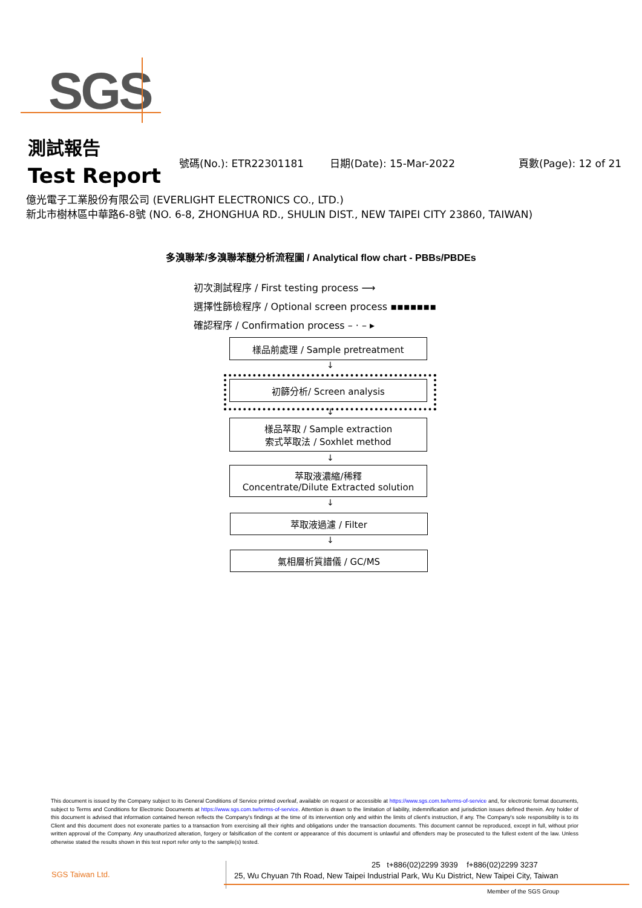SGS
測試報告
Test Report
號碼(No.): ETR22301181 日期(Date): 15-Mar-2022 頁數(Page): 12 of 21
億光電子工業股份有限公司 (EVERLIGHT ELECTRONICS CO., LTD.)
新北市樹林區中華路6-8號 (NO. 6-8, ZHONGHUA RD., SHULIN DIST., NEW TAIPEI CITY 23860, TAIWAN)
多溴聯苯/多溴聯苯醚分析流程圖 / Analytical flow chart - PBBs/PBDEs
初次測試程序 / First testing process ⟶
選擇性篩檢程序 / Optional screen process ▪▪▪▪▪▪▪
確認程序 / Confirmation process – · – ▸
樣品前處理 / Sample pretreatment
↓
初篩分析/ Screen analysis
↓
樣品萃取 / Sample extraction
索式萃取法 / Soxhlet method
↓
萃取液濃縮/稀釋
Concentrate/Dilute Extracted solution
↓
萃取液過濾 / Filter
↓
氣相層析質譜儀 / GC/MS
This document is issued by the Company subject to its General Conditions of Service printed overleaf, available on request or accessible at https://www.sgs.com.tw/terms-of-service and, for electronic format documents, subject to Terms and Conditions for Electronic Documents at https://www.sgs.com.tw/terms-of-service. Attention is drawn to the limitation of liability, indemnification and jurisdiction issues defined therein. Any holder of this document is advised that information contained hereon reflects the Company's findings at the time of its intervention only and within the limits of client's instruction, if any. The Company's sole responsibility is to its Client and this document does not exonerate parties to a transaction from exercising all their rights and obligations under the transaction documents. This document cannot be reproduced, except in full, without prior written approval of the Company. Any unauthorized alteration, forgery or falsification of the content or appearance of this document is unlawful and offenders may be prosecuted to the fullest extent of the law. Unless otherwise stated the results shown in this test report refer only to the sample(s) tested.
SGS Taiwan Ltd.
25 t+886(02)2299 3939 f+886(02)2299 3237
25, Wu Chyuan 7th Road, New Taipei Industrial Park, Wu Ku District, New Taipei City, Taiwan
Member of the SGS Group